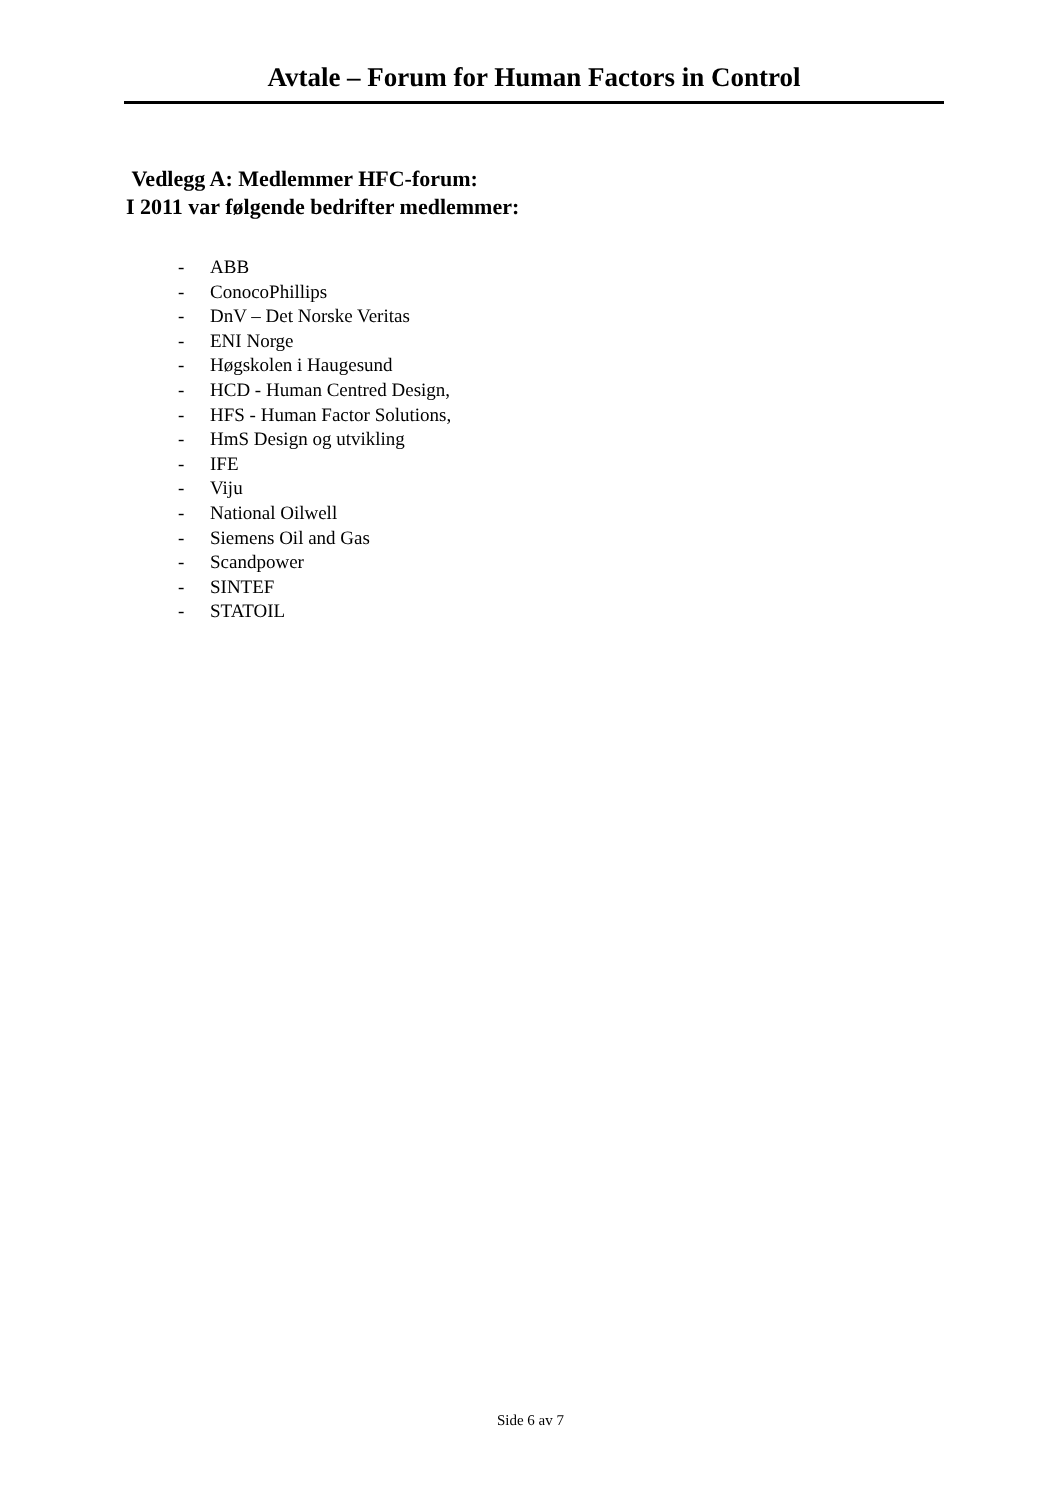Avtale – Forum for Human Factors in Control
Vedlegg A: Medlemmer HFC-forum:
I 2011 var følgende bedrifter medlemmer:
- ABB
- ConocoPhillips
- DnV – Det Norske Veritas
- ENI Norge
- Høgskolen i Haugesund
- HCD - Human Centred Design,
- HFS - Human Factor Solutions,
- HmS Design og utvikling
- IFE
- Viju
- National Oilwell
- Siemens Oil and Gas
- Scandpower
- SINTEF
- STATOIL
Side 6 av 7